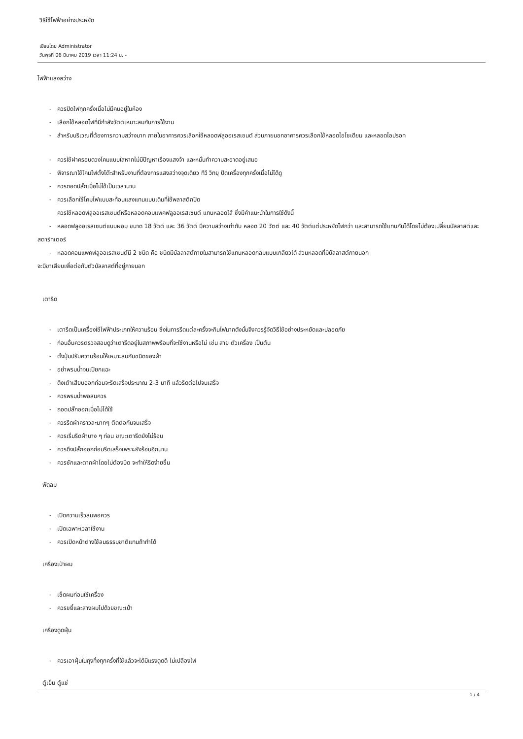วิธีใช้ไฟฟ้าอย่างประหยัด
เขียนโดย Administrator
วันพุธที่ 06 มีนาคม 2019 เวลา 11:24 น. -
ไฟฟ้าแสงสว่าง
- ควรปิดไฟทุกครั้งเมื่อไม่มีคนอยู่ในห้อง
- เลือกใช้หลอดไฟที่มีกำลังวัตต์เหมาะสมกับการใช้งาน
- สำหรับบริเวณที่ต้องการความสว่างมาก ภายในอาคารควรเลือกใช้หลอดฟลูออเรสเซนต์ ส่วนภายนอกอาคารควรเลือกใช้หลอดไอโซเดียม และหลอดไอปรอท
- ควรใช้ฝาครอบดวงโคมแบบใสหากไม่มีปัญหาเรื่องแสงจ้า และหมั่นทำความสะอาดอยู่เสมอ
- พิจารณาใช้โคมไฟตั้งโต๊ะสำหรับงานที่ต้องการแสงสว่างจุดเดียว ทีวี วิทยุ ปิดเครื่องทุกครั้งเมื่อไม่ได้ดู
- ควรถอดปลั๊กเมื่อไม่ใช้เป็นเวลานาน
- ควรเลือกใช้โคมไฟแบบสะท้อนแสงแทนแบบเดิมที่ใช้พลาสติกปิด
ควรใช้หลอดฟลูออเรสเซนต์หรือหลอดคอมแพคฟลูออเรสเซนต์ แทนหลอดไส้ ซึ่งมีคำแนะนำในการใช้ดังนี้
- หลอดฟลูออเรสเซนต์แบบผอม ขนาด 18 วัตต์ และ 36 วัตต์ มีความสว่างเท่ากับ หลอด 20 วัตต์ และ 40 วัตต์แต่ประหยัดไฟกว่า และสามารถใช้แทนกันได้โดยไม่ต้องเปลี่ยนบัลลาสต์และสตาร์ทเตอร์
- หลอดคอมแพคฟลูออเรสเซนต์มี 2 ชนิด คือ ชนิดมีบัลลาสต์ภายในสามารถใช้แทนหลอดกลมแบบเกลียวได้ ส่วนหลอดที่มีบัลลาสต์ภายนอก
จะมีขาเสียบเพื่อต่อกับตัวบัลลาสต์ที่อยู่ภายนอก
เตารีด
- เตารีดเป็นเครื่องใช้ไฟฟ้าประเภทให้ความร้อน ซึ่งในการรีดแต่ละครั้งจะกินไฟมากดังนั้นจึงควรรู้จัดวิธีใช้อย่างประหยัดและปลอดภัย
- ก่อนอื่นควรตรวจสอบดูว่าเตารีดอยู่ในสภาพพร้อมที่จะใช้งานหรือไม่ เช่น สาย ตัวเครื่อง เป็นต้น
- ตั้งปุ่มปรับความร้อนให้เหมาะสมกับชนิดของผ้า
- อย่าพรมน้ำจนเปียกแฉะ
- ดึงเต้าเสียบออกก่อนจะรีดเสร็จประมาณ 2-3 นาที แล้วรีดต่อไปจนเสร็จ
- ควรพรมน้ำพอสมควร
- ถอดปลั๊กออกเมื่อไม่ได้ใช้
- ควรรีดผ้าคราวละมากๆ ติดต่อกันจนเสร็จ
- ควรเริ่มรีดผ้าบาง ๆ ก่อน ขณะเตารีดยังไม่ร้อน
- ควรดึงปลั๊กออกก่อนรีดเสร็จเพราะยังร้อนอีกนาน
- ควรซักและตากผ้าโดยไม่ต้องบิด จะทำให้รีดง่ายขึ้น
พัดลม
- เปิดความเร็วลมพอควร
- เปิดเฉพาะเวลาใช้งาน
- ควรเปิดหน้าต่างใช้ลมธรรมชาติแทนถ้าทำได้
เครื่องเป่าผม
- เช็ดผมก่อนใช้เครื่อง
- ควรขยี้และสางผมไปด้วยขณะเป่า
เครื่องดูดฝุ่น
- ควรเอาฝุ่นในถุงทิ้งทุกครั้งที่ใช้แล้วจะได้มีแรงดูดดี ไม่เปลืองไฟ
ตู้เย็น ตู้แช่
1 / 4